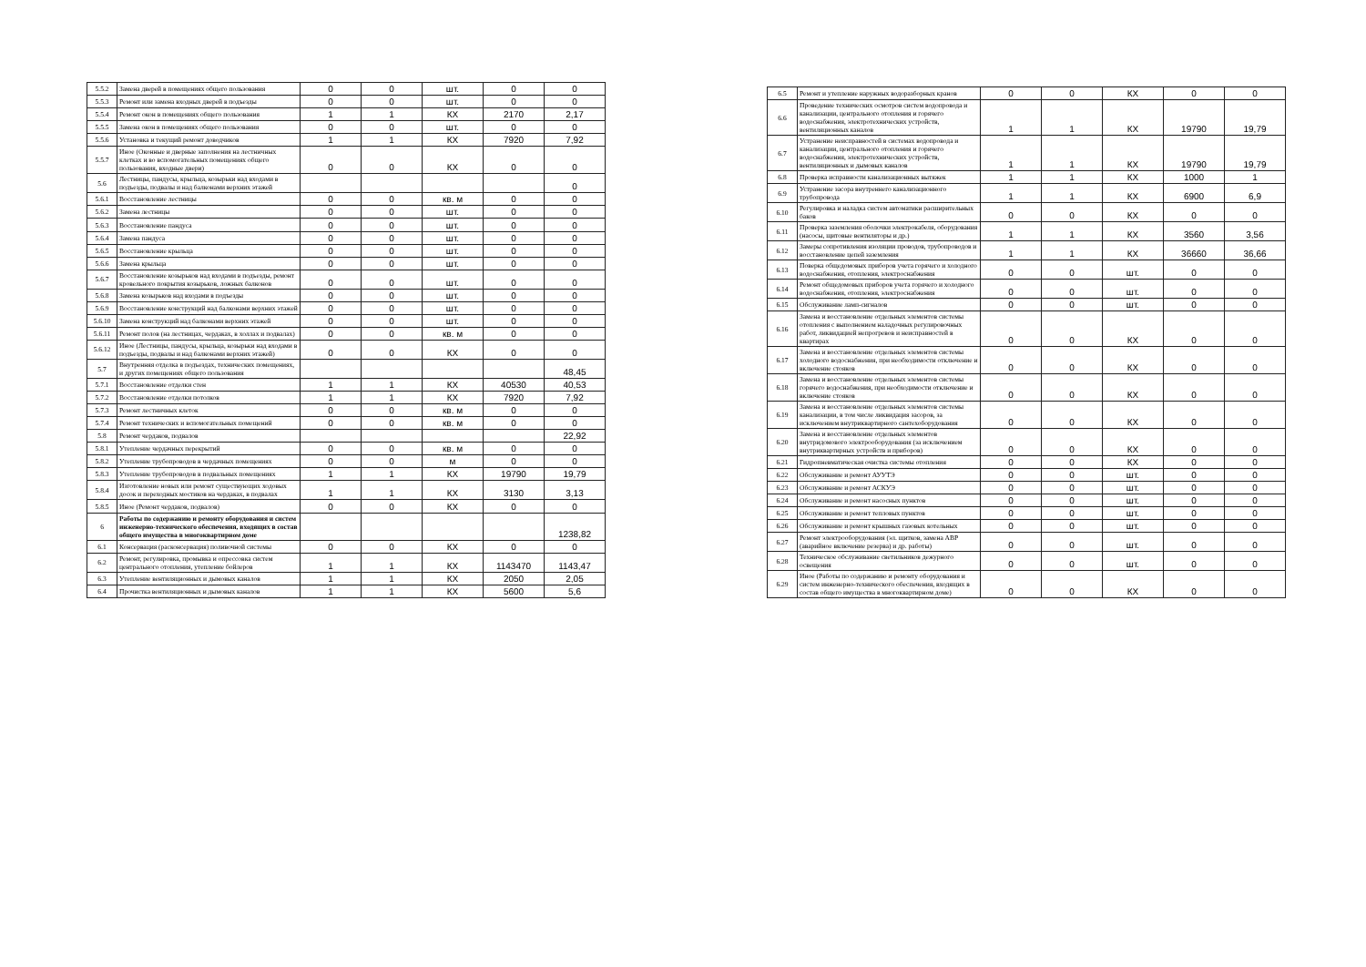| 5.5.2 | Замена дверей в помещениях общего пользования | 0 | 0 | шт. | 0 | 0 |
| 5.5.3 | Ремонт или замена входных дверей в подъезды | 0 | 0 | шт. | 0 | 0 |
| 5.5.4 | Ремонт окон в помещениях общего пользования | 1 | 1 | КХ | 2170 | 2,17 |
| 5.5.5 | Замена окон в помещениях общего пользования | 0 | 0 | шт. | 0 | 0 |
| 5.5.6 | Установка и текущий ремонт доводчиков | 1 | 1 | КХ | 7920 | 7,92 |
| 5.5.7 | Иное (Оконные и дверные заполнения на лестничных клетках и во вспомогательных помещениях общего пользования, входные двери) | 0 | 0 | КХ | 0 | 0 |
| 5.6 | Лестницы, пандусы, крыльца, козырьки над входами в подъезды, подвалы и над балконами верхних этажей | | | | | 0 |
| 5.6.1 | Восстановление лестницы | 0 | 0 | кв. м | 0 | 0 |
| 5.6.2 | Замена лестницы | 0 | 0 | шт. | 0 | 0 |
| 5.6.3 | Восстановление пандуса | 0 | 0 | шт. | 0 | 0 |
| 5.6.4 | Замена пандуса | 0 | 0 | шт. | 0 | 0 |
| 5.6.5 | Восстановление крыльца | 0 | 0 | шт. | 0 | 0 |
| 5.6.6 | Замена крыльца | 0 | 0 | шт. | 0 | 0 |
| 5.6.7 | Восстановление козырьков над входами в подъезды, ремонт кровельного покрытия козырьков, ложных балконов | 0 | 0 | шт. | 0 | 0 |
| 5.6.8 | Замена козырьков над входами в подъезды | 0 | 0 | шт. | 0 | 0 |
| 5.6.9 | Восстановление конструкций над балконами верхних этажей | 0 | 0 | шт. | 0 | 0 |
| 5.6.10 | Замена конструкций над балконами верхних этажей | 0 | 0 | шт. | 0 | 0 |
| 5.6.11 | Ремонт полов (на лестницах, чердаках, в холлах и подвалах) | 0 | 0 | кв. м | 0 | 0 |
| 5.6.12 | Иное (Лестницы, пандусы, крыльца, козырьки над входами в подъезды, подвалы и над балконами верхних этажей) | 0 | 0 | КХ | 0 | 0 |
| 5.7 | Внутренняя отделка в подъездах, технических помещениях, и других помещениях общего пользования | | | | | 48,45 |
| 5.7.1 | Восстановление отделки стен | 1 | 1 | КХ | 40530 | 40,53 |
| 5.7.2 | Восстановление отделки потолков | 1 | 1 | КХ | 7920 | 7,92 |
| 5.7.3 | Ремонт лестничных клеток | 0 | 0 | кв. м | 0 | 0 |
| 5.7.4 | Ремонт технических и вспомогательных помещений | 0 | 0 | кв. м | 0 | 0 |
| 5.8 | Ремонт чердаков, подвалов | | | | | 22,92 |
| 5.8.1 | Утепление чердачных перекрытий | 0 | 0 | кв. м | 0 | 0 |
| 5.8.2 | Утепление трубопроводов в чердачных помещениях | 0 | 0 | м | 0 | 0 |
| 5.8.3 | Утепление трубопроводов в подвальных помещениях | 1 | 1 | КХ | 19790 | 19,79 |
| 5.8.4 | Изготовление новых или ремонт существующих ходовых досок и переходных мостиков на чердаках, в подвалах | 1 | 1 | КХ | 3130 | 3,13 |
| 5.8.5 | Иное (Ремонт чердаков, подвалов) | 0 | 0 | КХ | 0 | 0 |
| 6 | Работы по содержанию и ремонту оборудования и систем инженерно-технического обеспечения, входящих в состав общего имущества в многоквартирном доме | | | | | 1238,82 |
| 6.1 | Консервация (расконсервация) поливочной системы | 0 | 0 | КХ | 0 | 0 |
| 6.2 | Ремонт, регулировка, промывка и опрессовка систем центрального отопления, утепление бойлеров | 1 | 1 | КХ | 1143470 | 1143,47 |
| 6.3 | Утепление вентиляционных и дымовых каналов | 1 | 1 | КХ | 2050 | 2,05 |
| 6.4 | Прочистка вентиляционных и дымовых каналов | 1 | 1 | КХ | 5600 | 5,6 |
| 6.5 | Ремонт и утепление наружных водоразборных кранов | 0 | 0 | КХ | 0 | 0 |
| 6.6 | Проведение технических осмотров систем водопровода и канализации, центрального отопления и горячего водоснабжения, электротехнических устройств, вентиляционных каналов | 1 | 1 | КХ | 19790 | 19,79 |
| 6.7 | Устранение неисправностей в системах водопровода и канализации, центрального отопления и горячего водоснабжения, электротехнических устройств, вентиляционных и дымовых каналов | 1 | 1 | КХ | 19790 | 19,79 |
| 6.8 | Проверка исправности канализационных вытяжек | 1 | 1 | КХ | 1000 | 1 |
| 6.9 | Устранение засора внутреннего канализационного трубопровода | 1 | 1 | КХ | 6900 | 6,9 |
| 6.10 | Регулировка и наладка систем автоматики расширительных баков | 0 | 0 | КХ | 0 | 0 |
| 6.11 | Проверка заземления оболочки электрокабеля, оборудования (насосы, щитовые вентиляторы и др.) | 1 | 1 | КХ | 3560 | 3,56 |
| 6.12 | Замеры сопротивления изоляции проводов, трубопроводов и восстановление цепей заземления | 1 | 1 | КХ | 36660 | 36,66 |
| 6.13 | Поверка общедомовых приборов учета горячего и холодного водоснабжения, отопления, электроснабжения | 0 | 0 | шт. | 0 | 0 |
| 6.14 | Ремонт общедомовых приборов учета горячего и холодного водоснабжения, отопления, электроснабжения | 0 | 0 | шт. | 0 | 0 |
| 6.15 | Обслуживание ламп-сигналов | 0 | 0 | шт. | 0 | 0 |
| 6.16 | Замена и восстановление отдельных элементов системы отопления с выполнением наладочных регулировочных работ, ликвидацией непрогревов и неисправностей в квартирах | 0 | 0 | КХ | 0 | 0 |
| 6.17 | Замена и восстановление отдельных элементов системы холодного водоснабжения, при необходимости отключение и включение стояков | 0 | 0 | КХ | 0 | 0 |
| 6.18 | Замена и восстановление отдельных элементов системы горячего водоснабжения, при необходимости отключение и включение стояков | 0 | 0 | КХ | 0 | 0 |
| 6.19 | Замена и восстановление отдельных элементов системы канализации, в том числе ликвидация засоров, за исключением внутриквартирного сантехоборудования | 0 | 0 | КХ | 0 | 0 |
| 6.20 | Замена и восстановление отдельных элементов внутридомового электрооборудования (за исключением внутриквартирных устройств и приборов) | 0 | 0 | КХ | 0 | 0 |
| 6.21 | Гидропневматическая очистка системы отопления | 0 | 0 | КХ | 0 | 0 |
| 6.22 | Обслуживание и ремонт АУУТЭ | 0 | 0 | шт. | 0 | 0 |
| 6.23 | Обслуживание и ремонт АСКУЭ | 0 | 0 | шт. | 0 | 0 |
| 6.24 | Обслуживание и ремонт насосных пунктов | 0 | 0 | шт. | 0 | 0 |
| 6.25 | Обслуживание и ремонт тепловых пунктов | 0 | 0 | шт. | 0 | 0 |
| 6.26 | Обслуживание и ремонт крышных газовых котельных | 0 | 0 | шт. | 0 | 0 |
| 6.27 | Ремонт электрооборудования (эл. щитков, замена АВР (аварийное включение резерва) и др. работы) | 0 | 0 | шт. | 0 | 0 |
| 6.28 | Техническое обслуживание светильников дежурного освещения | 0 | 0 | шт. | 0 | 0 |
| 6.29 | Иное (Работы по содержанию и ремонту оборудования и систем инженерно-технического обеспечения, входящих в состав общего имущества в многоквартирном доме) | 0 | 0 | КХ | 0 | 0 |